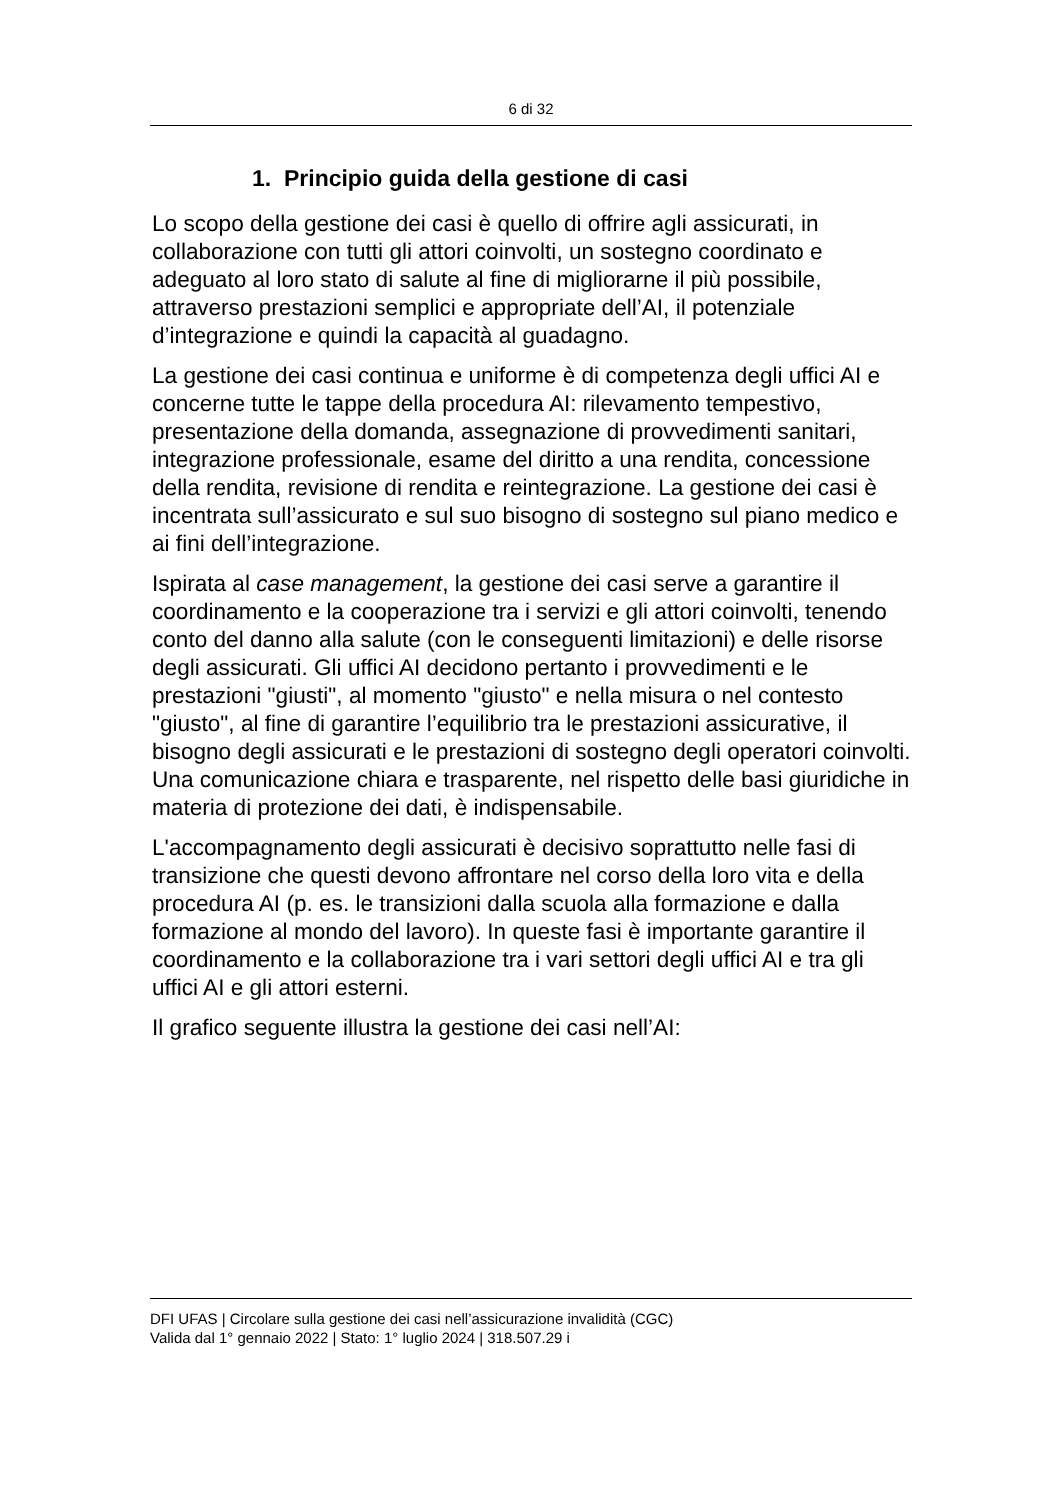6 di 32
1. Principio guida della gestione di casi
Lo scopo della gestione dei casi è quello di offrire agli assicurati, in collaborazione con tutti gli attori coinvolti, un sostegno coordinato e adeguato al loro stato di salute al fine di migliorarne il più possibile, attraverso prestazioni semplici e appropriate dell’AI, il potenziale d’integrazione e quindi la capacità al guadagno.
La gestione dei casi continua e uniforme è di competenza degli uffici AI e concerne tutte le tappe della procedura AI: rilevamento tempestivo, presentazione della domanda, assegnazione di provvedimenti sanitari, integrazione professionale, esame del diritto a una rendita, concessione della rendita, revisione di rendita e reintegrazione. La gestione dei casi è incentrata sull’assicurato e sul suo bisogno di sostegno sul piano medico e ai fini dell’integrazione.
Ispirata al case management, la gestione dei casi serve a garantire il coordinamento e la cooperazione tra i servizi e gli attori coinvolti, tenendo conto del danno alla salute (con le conseguenti limitazioni) e delle risorse degli assicurati. Gli uffici AI decidono pertanto i provvedimenti e le prestazioni "giusti", al momento "giusto" e nella misura o nel contesto "giusto", al fine di garantire l’equilibrio tra le prestazioni assicurative, il bisogno degli assicurati e le prestazioni di sostegno degli operatori coinvolti. Una comunicazione chiara e trasparente, nel rispetto delle basi giuridiche in materia di protezione dei dati, è indispensabile.
L'accompagnamento degli assicurati è decisivo soprattutto nelle fasi di transizione che questi devono affrontare nel corso della loro vita e della procedura AI (p. es. le transizioni dalla scuola alla formazione e dalla formazione al mondo del lavoro). In queste fasi è importante garantire il coordinamento e la collaborazione tra i vari settori degli uffici AI e tra gli uffici AI e gli attori esterni.
Il grafico seguente illustra la gestione dei casi nell’AI:
DFI UFAS | Circolare sulla gestione dei casi nell’assicurazione invalidità (CGC)
Valida dal 1° gennaio 2022 | Stato: 1° luglio 2024 | 318.507.29 i